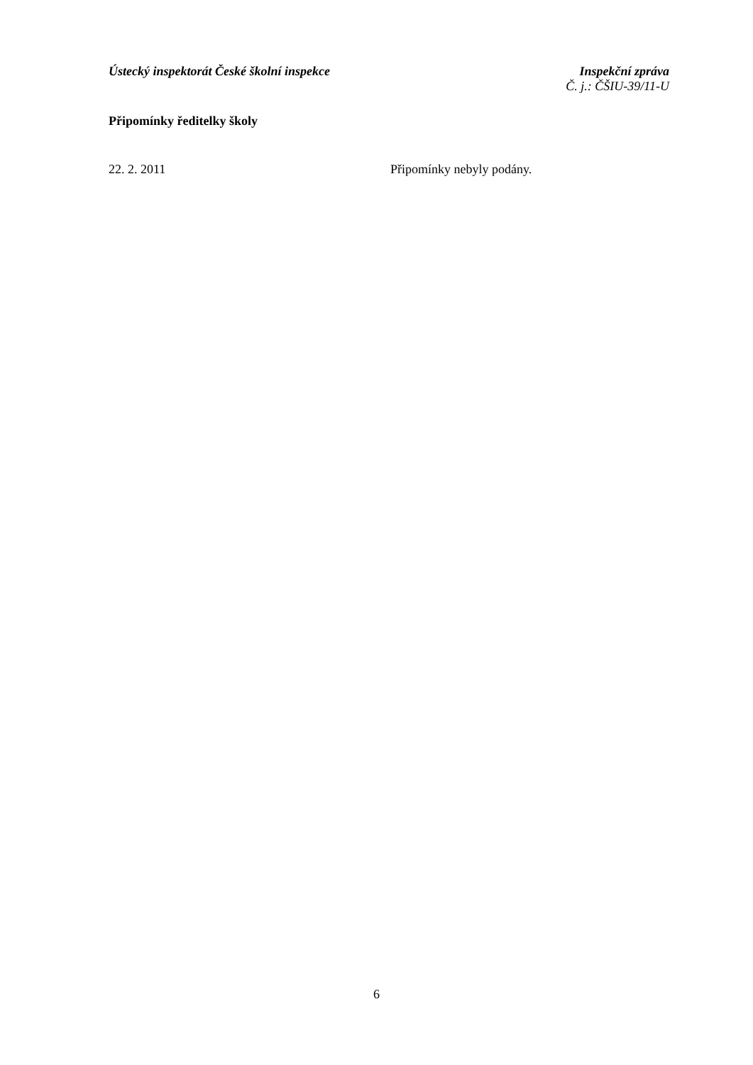Ústecký inspektorát České školní inspekce
Inspekční zpráva
Č. j.: ČŠIU-39/11-U
Připomínky ředitelky školy
22. 2. 2011 Připomínky nebyly podány.
6